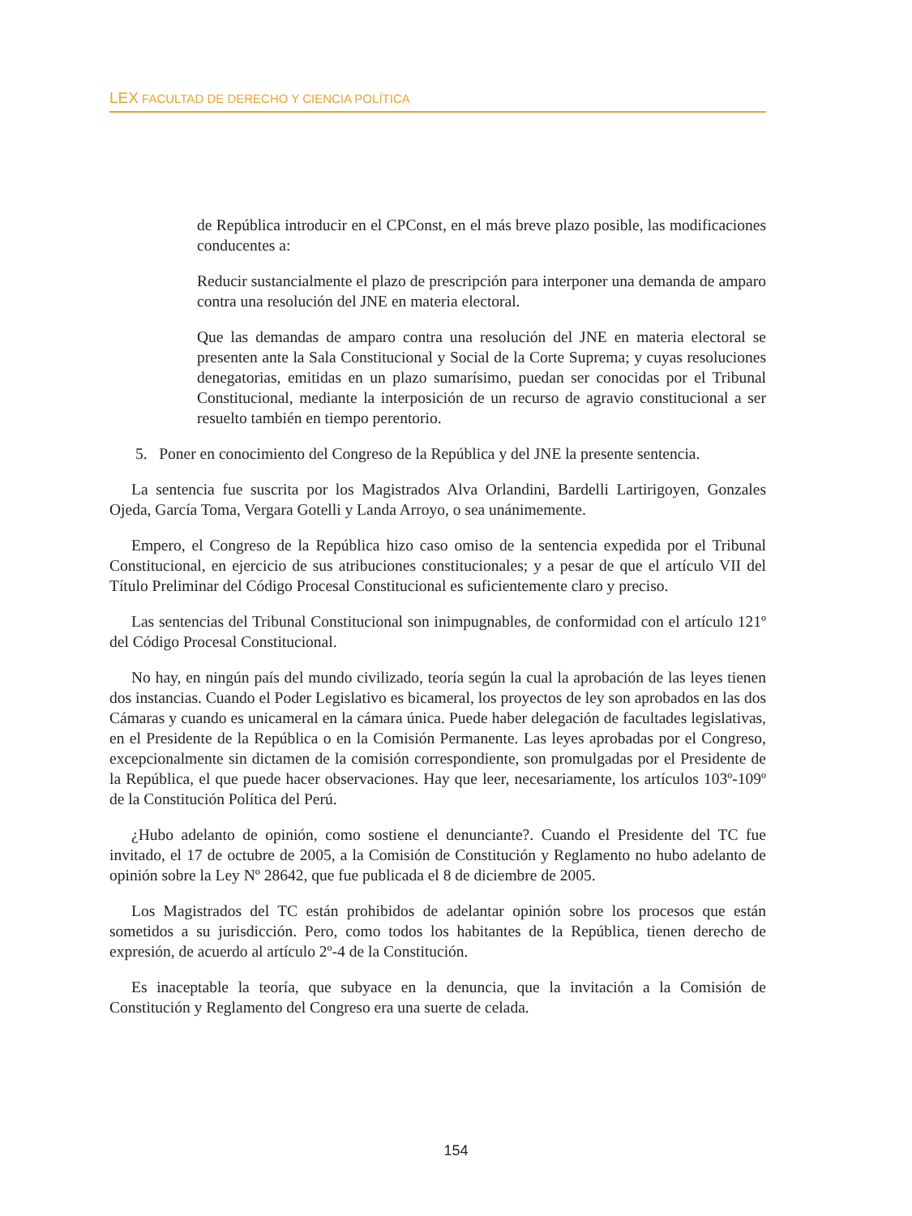LEX FACULTAD DE DERECHO Y CIENCIA POLÍTICA
de República introducir en el CPConst, en el más breve plazo posible, las modificaciones conducentes a:
Reducir sustancialmente el plazo de prescripción para interponer una demanda de amparo contra una resolución del JNE en materia electoral.
Que las demandas de amparo contra una resolución del JNE en materia electoral se presenten ante la Sala Constitucional y Social de la Corte Suprema; y cuyas resoluciones denegatorias, emitidas en un plazo sumarísimo, puedan ser conocidas por el Tribunal Constitucional, mediante la interposición de un recurso de agravio constitucional a ser resuelto también en tiempo perentorio.
5. Poner en conocimiento del Congreso de la República y del JNE la presente sentencia.
La sentencia fue suscrita por los Magistrados Alva Orlandini, Bardelli Lartirigoyen, Gonzales Ojeda, García Toma, Vergara Gotelli y Landa Arroyo, o sea unánimemente.
Empero, el Congreso de la República hizo caso omiso de la sentencia expedida por el Tribunal Constitucional, en ejercicio de sus atribuciones constitucionales; y a pesar de que el artículo VII del Título Preliminar del Código Procesal Constitucional es suficientemente claro y preciso.
Las sentencias del Tribunal Constitucional son inimpugnables, de conformidad con el artículo 121º del Código Procesal Constitucional.
No hay, en ningún país del mundo civilizado, teoría según la cual la aprobación de las leyes tienen dos instancias. Cuando el Poder Legislativo es bicameral, los proyectos de ley son aprobados en las dos Cámaras y cuando es unicameral en la cámara única. Puede haber delegación de facultades legislativas, en el Presidente de la República o en la Comisión Permanente. Las leyes aprobadas por el Congreso, excepcionalmente sin dictamen de la comisión correspondiente, son promulgadas por el Presidente de la República, el que puede hacer observaciones. Hay que leer, necesariamente, los artículos 103º-109º de la Constitución Política del Perú.
¿Hubo adelanto de opinión, como sostiene el denunciante?. Cuando el Presidente del TC fue invitado, el 17 de octubre de 2005, a la Comisión de Constitución y Reglamento no hubo adelanto de opinión sobre la Ley Nº 28642, que fue publicada el 8 de diciembre de 2005.
Los Magistrados del TC están prohibidos de adelantar opinión sobre los procesos que están sometidos a su jurisdicción. Pero, como todos los habitantes de la República, tienen derecho de expresión, de acuerdo al artículo 2º-4 de la Constitución.
Es inaceptable la teoría, que subyace en la denuncia, que la invitación a la Comisión de Constitución y Reglamento del Congreso era una suerte de celada.
154